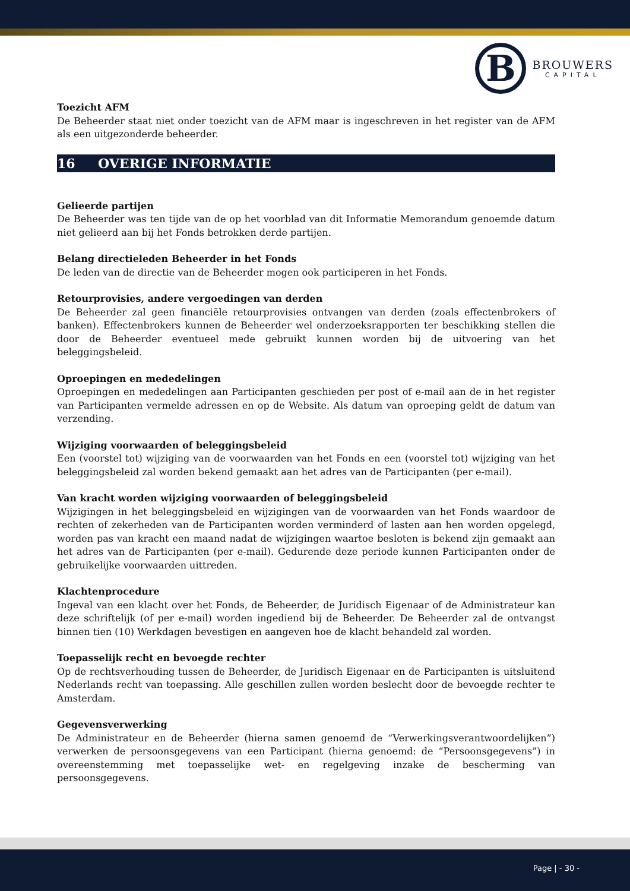B
BROUWERS
CAPITAL
Toezicht AFM
De Beheerder staat niet onder toezicht van de AFM maar is ingeschreven in het register van de AFM als een uitgezonderde beheerder.
16 OVERIGE INFORMATIE
Gelieerde partijen
De Beheerder was ten tijde van de op het voorblad van dit Informatie Memorandum genoemde datum niet gelieerd aan bij het Fonds betrokken derde partijen.
Belang directieleden Beheerder in het Fonds
De leden van de directie van de Beheerder mogen ook participeren in het Fonds.
Retourprovisies, andere vergoedingen van derden
De Beheerder zal geen financiële retourprovisies ontvangen van derden (zoals effectenbrokers of banken). Effectenbrokers kunnen de Beheerder wel onderzoeksrapporten ter beschikking stellen die door de Beheerder eventueel mede gebruikt kunnen worden bij de uitvoering van het beleggingsbeleid.
Oproepingen en mededelingen
Oproepingen en mededelingen aan Participanten geschieden per post of e-mail aan de in het register van Participanten vermelde adressen en op de Website. Als datum van oproeping geldt de datum van verzending.
Wijziging voorwaarden of beleggingsbeleid
Een (voorstel tot) wijziging van de voorwaarden van het Fonds en een (voorstel tot) wijziging van het beleggingsbeleid zal worden bekend gemaakt aan het adres van de Participanten (per e-mail).
Van kracht worden wijziging voorwaarden of beleggingsbeleid
Wijzigingen in het beleggingsbeleid en wijzigingen van de voorwaarden van het Fonds waardoor de rechten of zekerheden van de Participanten worden verminderd of lasten aan hen worden opgelegd, worden pas van kracht een maand nadat de wijzigingen waartoe besloten is bekend zijn gemaakt aan het adres van de Participanten (per e-mail). Gedurende deze periode kunnen Participanten onder de gebruikelijke voorwaarden uittreden.
Klachtenprocedure
Ingeval van een klacht over het Fonds, de Beheerder, de Juridisch Eigenaar of de Administrateur kan deze schriftelijk (of per e-mail) worden ingediend bij de Beheerder. De Beheerder zal de ontvangst binnen tien (10) Werkdagen bevestigen en aangeven hoe de klacht behandeld zal worden.
Toepasselijk recht en bevoegde rechter
Op de rechtsverhouding tussen de Beheerder, de Juridisch Eigenaar en de Participanten is uitsluitend Nederlands recht van toepassing. Alle geschillen zullen worden beslecht door de bevoegde rechter te Amsterdam.
Gegevensverwerking
De Administrateur en de Beheerder (hierna samen genoemd de “Verwerkingsverantwoordelijken”) verwerken de persoonsgegevens van een Participant (hierna genoemd: de “Persoonsgegevens”) in overeenstemming met toepasselijke wet- en regelgeving inzake de bescherming van persoonsgegevens.
Page | - 30 -